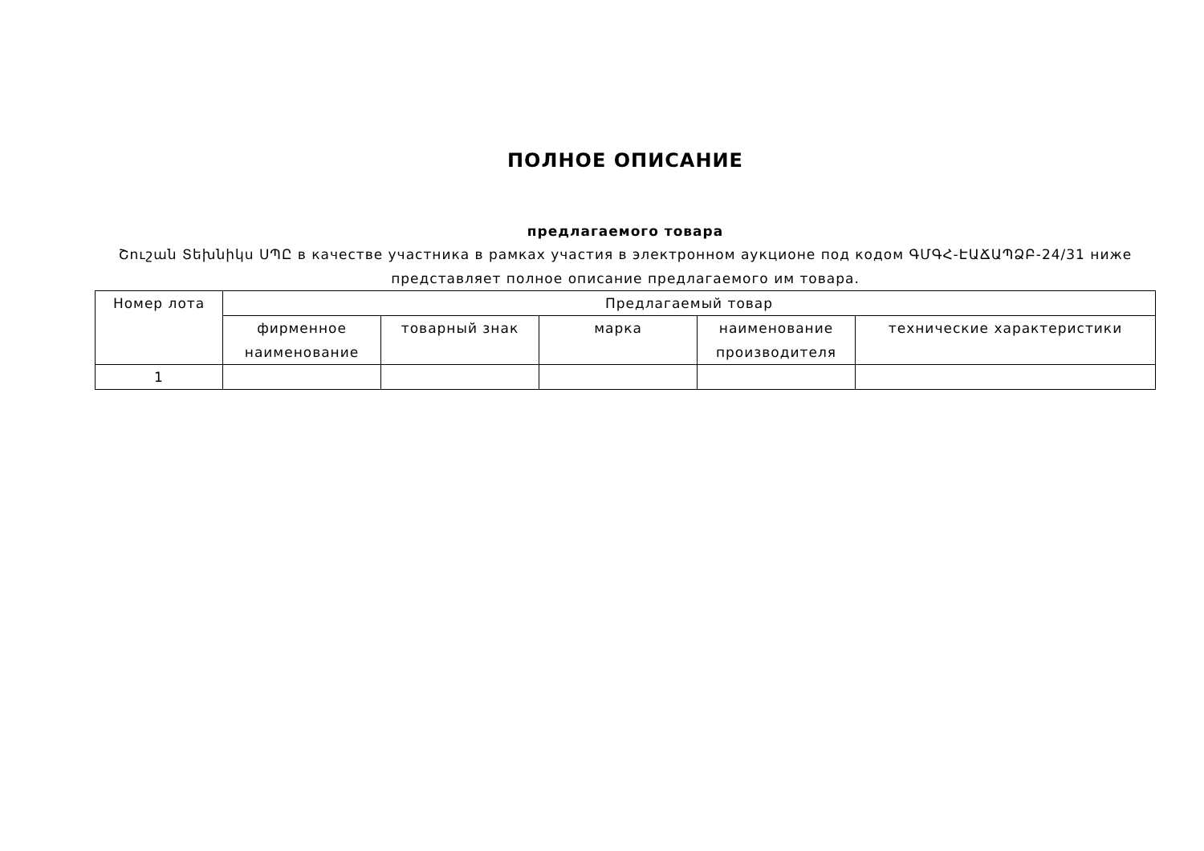ПОЛНОЕ ОПИСАНИЕ
предлагаемого товара
Շուշան Տեխնիկս ՍՊԸ в качестве участника в рамках участия в электронном аукционе под кодом ԳՄԳՀ-ԷԱՃԱՊՁԲ-24/31 ниже представляет полное описание предлагаемого им товара.
| Номер лота | Предлагаемый товар | | | | |
| --- | --- | --- | --- | --- | --- |
| | фирменное наименование | товарный знак | марка | наименование производителя | технические характеристики |
| 1 | | | | | |